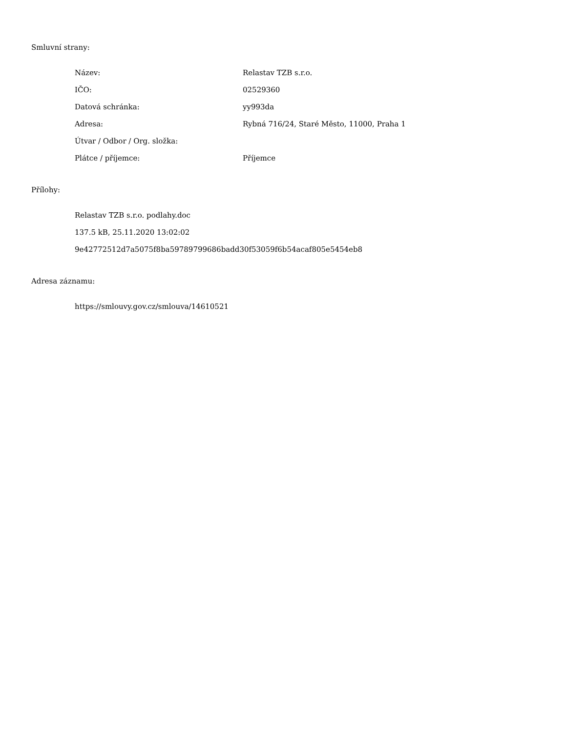Smluvní strany:
| Název: | Relastav TZB s.r.o. |
| IČO: | 02529360 |
| Datová schránka: | yy993da |
| Adresa: | Rybná 716/24, Staré Město, 11000, Praha 1 |
| Útvar / Odbor / Org. složka: | |
| Plátce / příjemce: | Příjemce |
Přílohy:
Relastav TZB s.r.o. podlahy.doc
137.5 kB, 25.11.2020 13:02:02
9e42772512d7a5075f8ba59789799686badd30f53059f6b54acaf805e5454eb8
Adresa záznamu:
https://smlouvy.gov.cz/smlouva/14610521